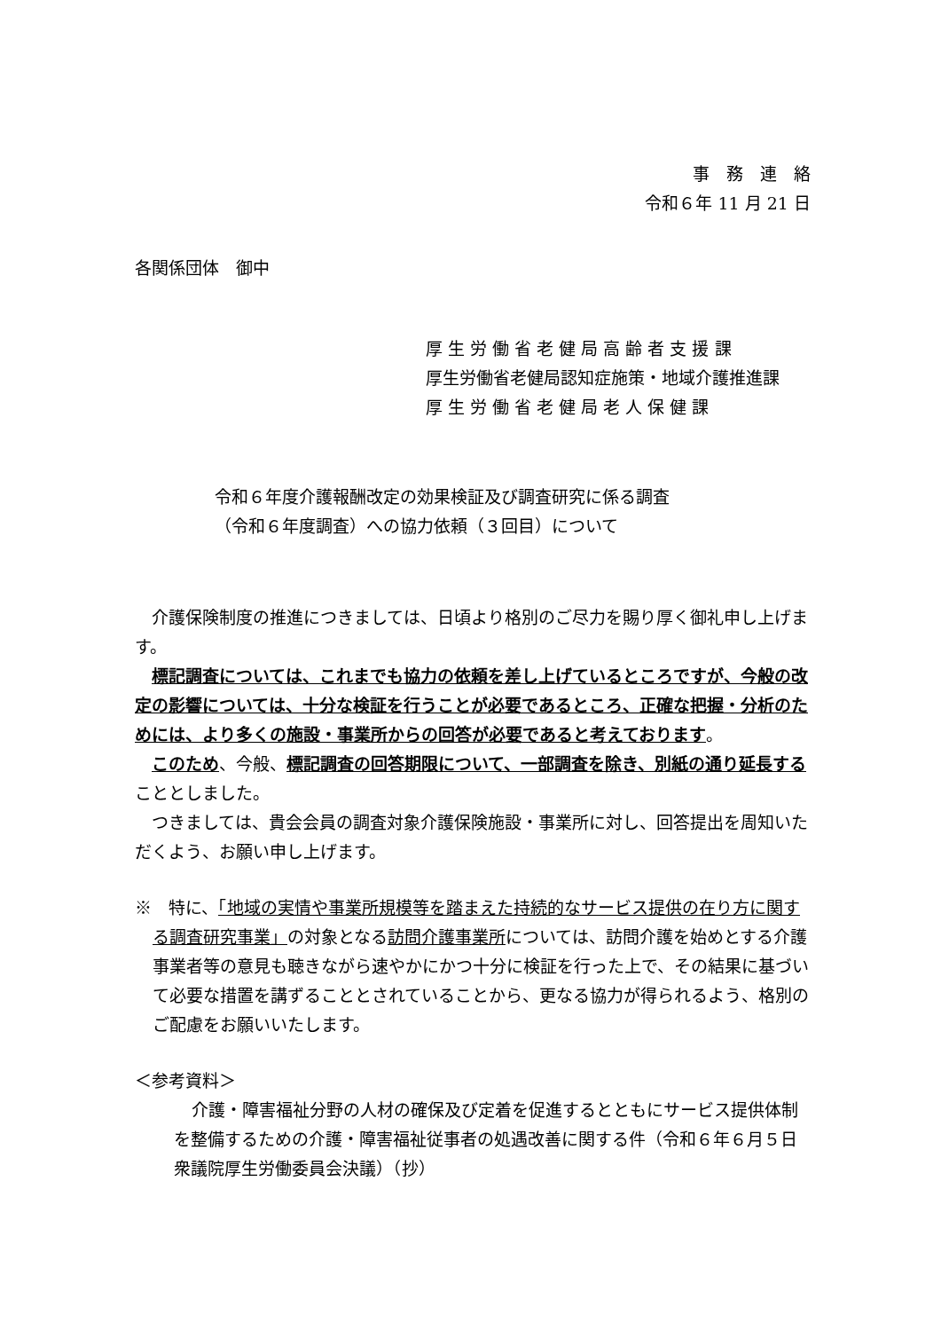事　務　連　絡
令和６年 11 月 21 日
各関係団体　御中
厚 生 労 働 省 老 健 局 高 齢 者 支 援 課
厚生労働省老健局認知症施策・地域介護推進課
厚 生 労 働 省 老 健 局 老 人 保 健 課
令和６年度介護報酬改定の効果検証及び調査研究に係る調査
（令和６年度調査）への協力依頼（３回目）について
　介護保険制度の推進につきましては、日頃より格別のご尽力を賜り厚く御礼申し上げます。
　標記調査については、これまでも協力の依頼を差し上げているところですが、今般の改定の影響については、十分な検証を行うことが必要であるところ、正確な把握・分析のためには、より多くの施設・事業所からの回答が必要であると考えております。
　このため、今般、標記調査の回答期限について、一部調査を除き、別紙の通り延長することとしました。
　つきましては、貴会会員の調査対象介護保険施設・事業所に対し、回答提出を周知いただくよう、お願い申し上げます。
※　特に、「地域の実情や事業所規模等を踏まえた持続的なサービス提供の在り方に関する調査研究事業」の対象となる訪問介護事業所については、訪問介護を始めとする介護事業者等の意見も聴きながら速やかにかつ十分に検証を行った上で、その結果に基づいて必要な措置を講ずることとされていることから、更なる協力が得られるよう、格別のご配慮をお願いいたします。
＜参考資料＞
介護・障害福祉分野の人材の確保及び定着を促進するとともにサービス提供体制を整備するための介護・障害福祉従事者の処遇改善に関する件（令和６年６月５日衆議院厚生労働委員会決議）（抄）